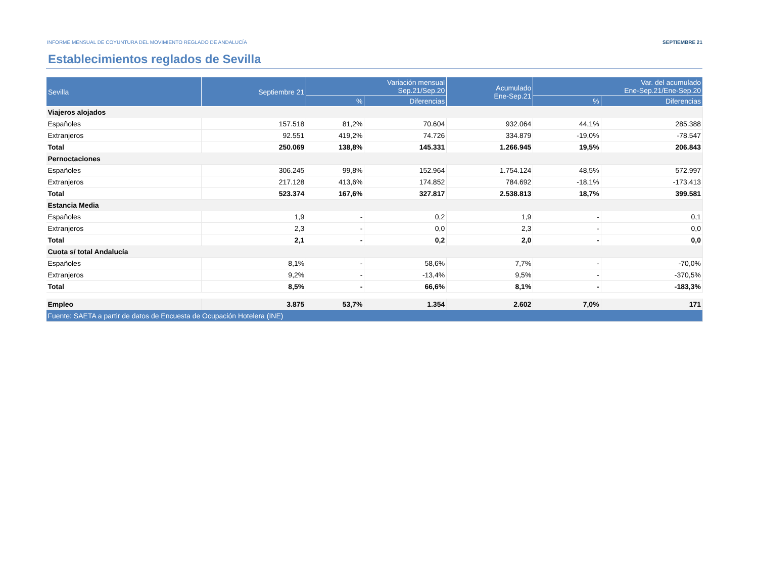INFORME MENSUAL DE COYUNTURA DEL MOVIMIENTO REGLADO DE ANDALUCÍA SEPTIEMBRE 21
Establecimientos reglados de Sevilla
| Sevilla | Septiembre 21 | Variación mensual Sep.21/Sep.20 | | Acumulado Ene-Sep.21 | Var. del acumulado Ene-Sep.21/Ene-Sep.20 | |
| --- | --- | --- | --- | --- | --- | --- |
| | | % | Diferencias | | % | Diferencias |
| Viajeros alojados | | | | | | |
| Españoles | 157.518 | 81,2% | 70.604 | 932.064 | 44,1% | 285.388 |
| Extranjeros | 92.551 | 419,2% | 74.726 | 334.879 | -19,0% | -78.547 |
| Total | 250.069 | 138,8% | 145.331 | 1.266.945 | 19,5% | 206.843 |
| Pernoctaciones | | | | | | |
| Españoles | 306.245 | 99,8% | 152.964 | 1.754.124 | 48,5% | 572.997 |
| Extranjeros | 217.128 | 413,6% | 174.852 | 784.692 | -18,1% | -173.413 |
| Total | 523.374 | 167,6% | 327.817 | 2.538.813 | 18,7% | 399.581 |
| Estancia Media | | | | | | |
| Españoles | 1,9 | - | 0,2 | 1,9 | - | 0,1 |
| Extranjeros | 2,3 | - | 0,0 | 2,3 | - | 0,0 |
| Total | 2,1 | - | 0,2 | 2,0 | - | 0,0 |
| Cuota s/ total Andalucía | | | | | | |
| Españoles | 8,1% | - | 58,6% | 7,7% | - | -70,0% |
| Extranjeros | 9,2% | - | -13,4% | 9,5% | - | -370,5% |
| Total | 8,5% | - | 66,6% | 8,1% | - | -183,3% |
| Empleo | 3.875 | 53,7% | 1.354 | 2.602 | 7,0% | 171 |
| Fuente: SAETA a partir de datos de Encuesta de Ocupación Hotelera (INE) | | | | | | |